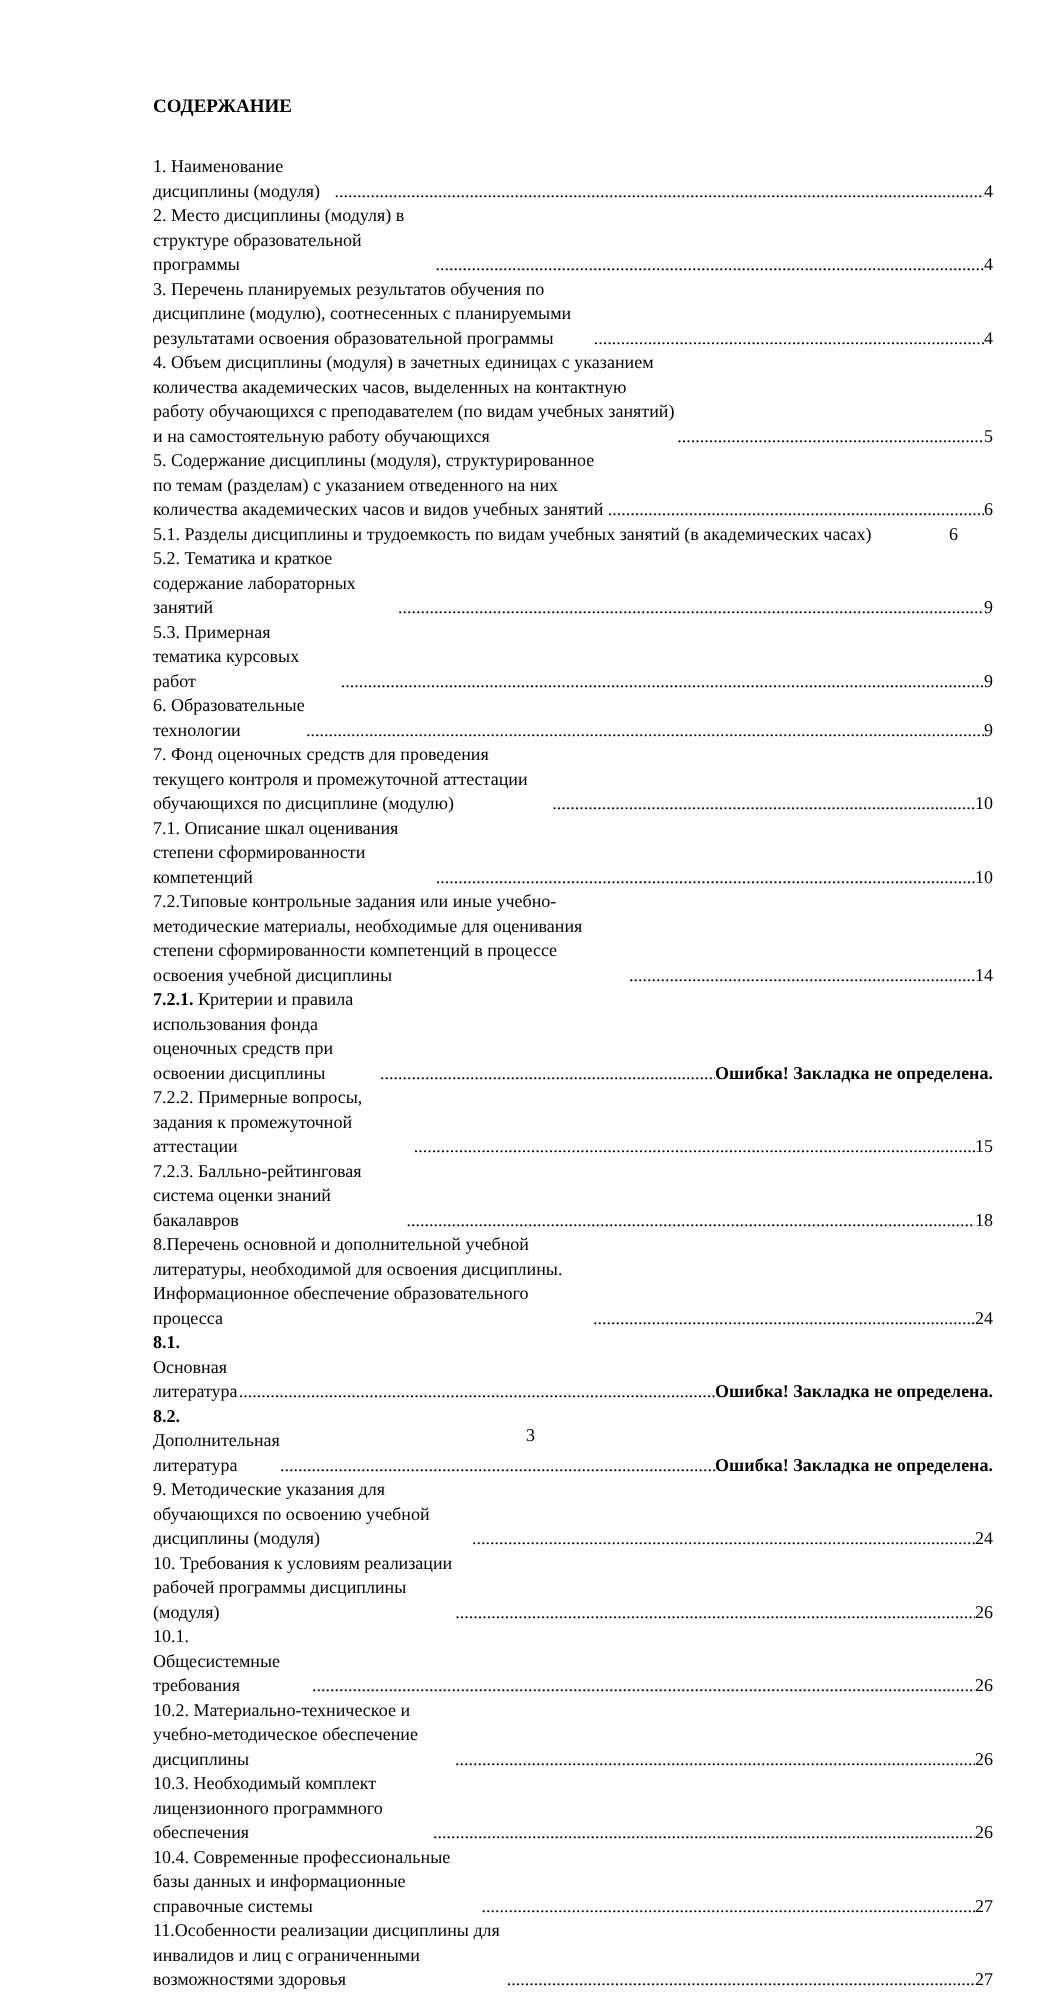СОДЕРЖАНИЕ
1. Наименование дисциплины (модуля) 4
2. Место дисциплины (модуля) в структуре образовательной программы 4
3. Перечень планируемых результатов обучения по дисциплине (модулю), соотнесенных с планируемыми результатами освоения образовательной программы 4
4. Объем дисциплины (модуля) в зачетных единицах с указанием количества академических часов, выделенных на контактную работу обучающихся с преподавателем (по видам учебных занятий) и на самостоятельную работу обучающихся 5
5. Содержание дисциплины (модуля), структурированное по темам (разделам) с указанием отведенного на них количества академических часов и видов учебных занятий 6
5.1. Разделы дисциплины и трудоемкость по видам учебных занятий (в академических часах) 6
5.2. Тематика и краткое содержание лабораторных занятий 9
5.3. Примерная тематика курсовых работ 9
6. Образовательные технологии 9
7. Фонд оценочных средств для проведения текущего контроля и промежуточной аттестации обучающихся по дисциплине (модулю) 10
7.1. Описание шкал оценивания степени сформированности компетенций 10
7.2.Типовые контрольные задания или иные учебно-методические материалы, необходимые для оценивания степени сформированности компетенций в процессе освоения учебной дисциплины 14
7.2.1. Критерии и правила использования фонда оценочных средств при освоении дисциплины Ошибка! Закладка не определена.
7.2.2. Примерные вопросы, задания к промежуточной аттестации 15
7.2.3. Балльно-рейтинговая система оценки знаний бакалавров 18
8.Перечень основной и дополнительной учебной литературы, необходимой для освоения дисциплины. Информационное обеспечение образовательного процесса 24
8.1. Основная литература Ошибка! Закладка не определена.
8.2. Дополнительная литература Ошибка! Закладка не определена.
9. Методические указания для обучающихся по освоению учебной дисциплины (модуля) 24
10. Требования к условиям реализации рабочей программы дисциплины (модуля) 26
10.1. Общесистемные требования 26
10.2. Материально-техническое и учебно-методическое обеспечение дисциплины 26
10.3. Необходимый комплект лицензионного программного обеспечения 26
10.4. Современные профессиональные базы данных и информационные справочные системы 27
11.Особенности реализации дисциплины для инвалидов и лиц с ограниченными возможностями здоровья 27
3